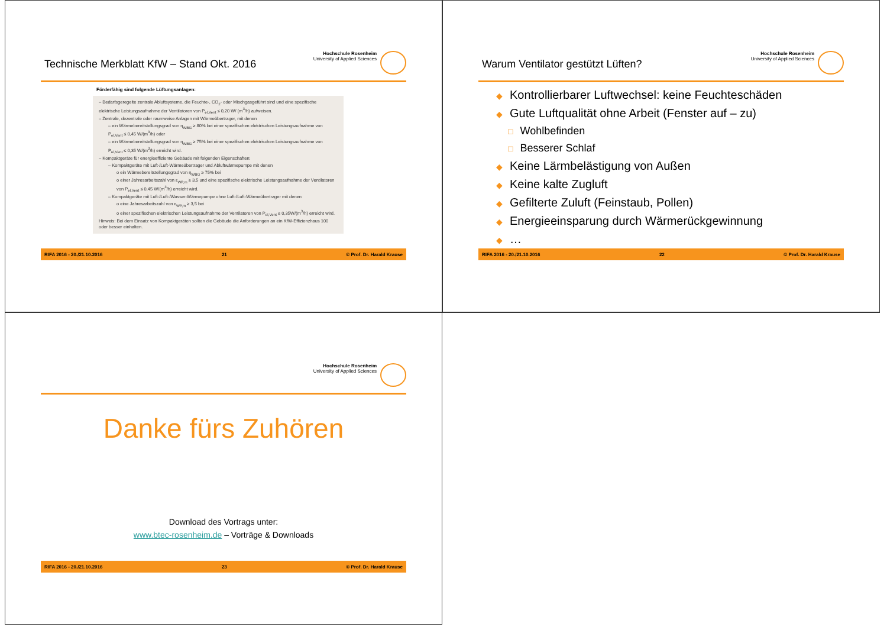Technische Merkblatt KfW – Stand Okt. 2016
Hochschule Rosenheim
University of Applied Sciences
Förderfähig sind folgende Lüftungsanlagen:
– Bedarfsgeregelte zentrale Abluftsysteme, die Feuchte-, CO<sub>2</sub>- oder Mischgasgeführt sind und eine spezifische elektrische Leistungsaufnahme der Ventilatoren von P<sub>el,Vent</sub> ≤ 0,20 W/ (m<sup>3</sup>/h) aufweisen.
– Zentrale, dezentrale oder raumweise Anlagen mit Wärmeübertrager, mit denen
– ein Wärmebereitstellungsgrad von η<sub>WBG</sub> ≥ 80% bei einer spezifischen elektrischen Leistungsaufnahme von P<sub>el,Vent</sub> ≤ 0,45 W/(m<sup>3</sup>/h) oder
– ein Wärmebereitstellungsgrad von η<sub>WBG</sub> ≥ 75% bei einer spezifischen elektrischen Leistungsaufnahme von P<sub>el,Vent</sub> ≤ 0,35 W/(m<sup>3</sup>/h) erreicht wird.
– Kompaktgeräte für energieeffiziente Gebäude mit folgenden Eigenschaften:
– Kompaktgeräte mit Luft-/Luft-Wärmeübertrager und Abluftwärmepumpe mit denen
o ein Wärmebereitstellungsgrad von η<sub>WBG</sub> ≥ 75% bei
o einer Jahresarbeitszahl von ε<sub>WP,m</sub> ≥ 3,5 und eine spezifische elektrische Leistungsaufnahme der Ventilatoren von P<sub>el,Vent</sub> ≤ 0,45 W/(m<sup>3</sup>/h) erreicht wird.
– Kompaktgeräte mit Luft-/Luft-/Wasser-Wärmepumpe ohne Luft-/Luft-Wärmeübertrager mit denen
o eine Jahresarbeitszahl von ε<sub>WP,m</sub> ≥ 3,5 bei
o einer spezifischen elektrischen Leistungsaufnahme der Ventilatoren von P<sub>el,Vent</sub> ≤ 0,35W/(m<sup>3</sup>/h) erreicht wird.
Hinweis: Bei dem Einsatz von Kompaktgeräten sollten die Gebäude die Anforderungen an ein KfW-Effizienzhaus 100 oder besser einhalten.
RIFA 2016 - 20./21.10.2016 21 © Prof. Dr. Harald Krause
Warum Ventilator gestützt Lüften?
Hochschule Rosenheim
University of Applied Sciences
◆ Kontrollierbarer Luftwechsel: keine Feuchteschäden
◆ Gute Luftqualität ohne Arbeit (Fenster auf – zu)
□ Wohlbefinden
□ Besserer Schlaf
◆ Keine Lärmbelästigung von Außen
◆ Keine kalte Zugluft
◆ Gefilterte Zuluft (Feinstaub, Pollen)
◆ Energieeinsparung durch Wärmerückgewinnung
◆ …
RIFA 2016 - 20./21.10.2016 22 © Prof. Dr. Harald Krause
Hochschule Rosenheim
University of Applied Sciences
Danke fürs Zuhören
Download des Vortrags unter:
www.btec-rosenheim.de – Vorträge & Downloads
RIFA 2016 - 20./21.10.2016 23 © Prof. Dr. Harald Krause